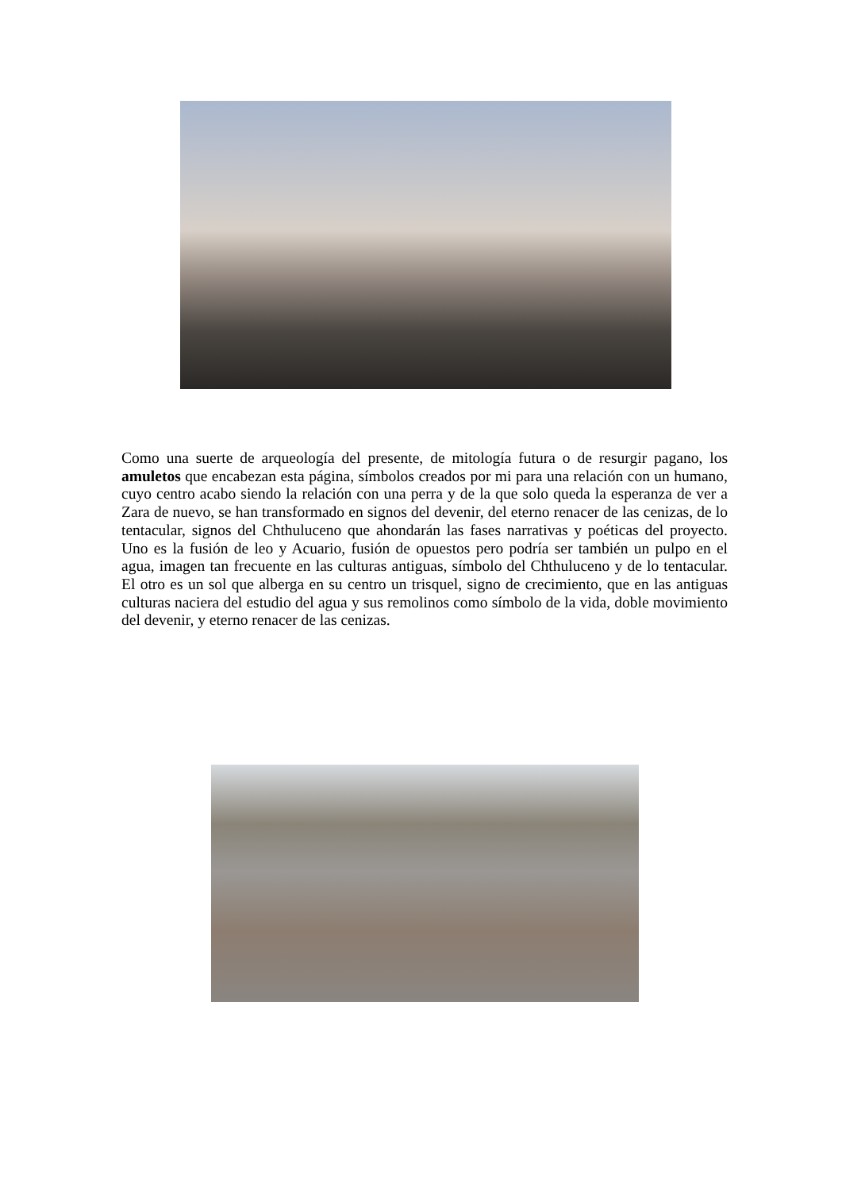Como una suerte de arqueología del presente, de mitología futura o de resurgir pagano, los amuletos que encabezan esta página, símbolos creados por mi para una relación con un humano, cuyo centro acabo siendo la relación con una perra y de la que solo queda la esperanza de ver a Zara de nuevo, se han transformado en signos del devenir, del eterno renacer de las cenizas, de lo tentacular, signos del Chthuluceno que ahondarán las fases narrativas y poéticas del proyecto. Uno es la fusión de leo y Acuario, fusión de opuestos pero podría ser también un pulpo en el agua, imagen tan frecuente en las culturas antiguas, símbolo del Chthuluceno y de lo tentacular. El otro es un sol que alberga en su centro un trisquel, signo de crecimiento, que en las antiguas culturas naciera del estudio del agua y sus remolinos como símbolo de la vida, doble movimiento del devenir, y eterno renacer de las cenizas.